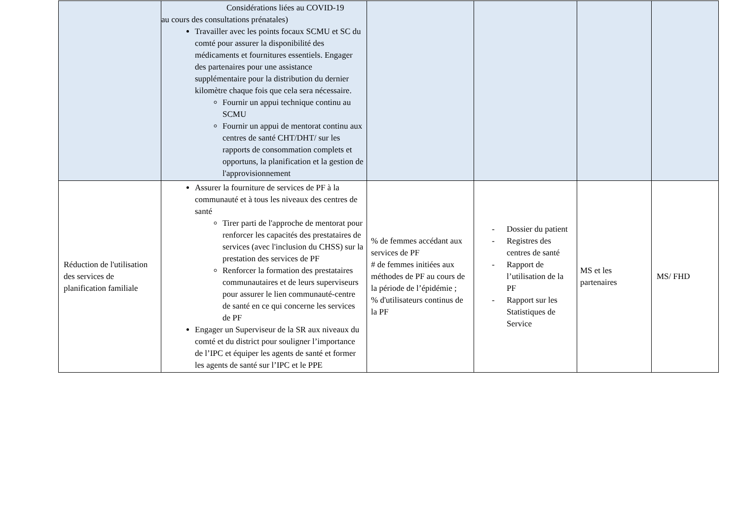| | Considérations liées au COVID-19 au cours des consultations prénatales) Travailler avec les points focaux SCMU et SC du comté pour assurer la disponibilité des médicaments et fournitures essentiels. Engager des partenaires pour une assistance supplémentaire pour la distribution du dernier kilomètre chaque fois que cela sera nécessaire. Fournir un appui technique continu au SCMU Fournir un appui de mentorat continu aux centres de santé CHT/DHT/ sur les rapports de consommation complets et opportuns, la planification et la gestion de l'approvisionnement | | | | |
| Réduction de l'utilisation des services de planification familiale | Assurer la fourniture de services de PF à la communauté et à tous les niveaux des centres de santé Tirer parti de l'approche de mentorat pour renforcer les capacités des prestataires de services (avec l'inclusion du CHSS) sur la prestation des services de PF Renforcer la formation des prestataires communautaires et de leurs superviseurs pour assurer le lien communauté-centre de santé en ce qui concerne les services de PF Engager un Superviseur de la SR aux niveaux du comté et du district pour souligner l’importance de l’IPC et équiper les agents de santé et former les agents de santé sur l’IPC et le PPE | % de femmes accédant aux services de PF # de femmes initiées aux méthodes de PF au cours de la période de l’épidémie ; % d'utilisateurs continus de la PF | - Dossier du patient - Registres des centres de santé - Rapport de l’utilisation de la PF - Rapport sur les Statistiques de Service | MS et les partenaires | MS/ FHD |